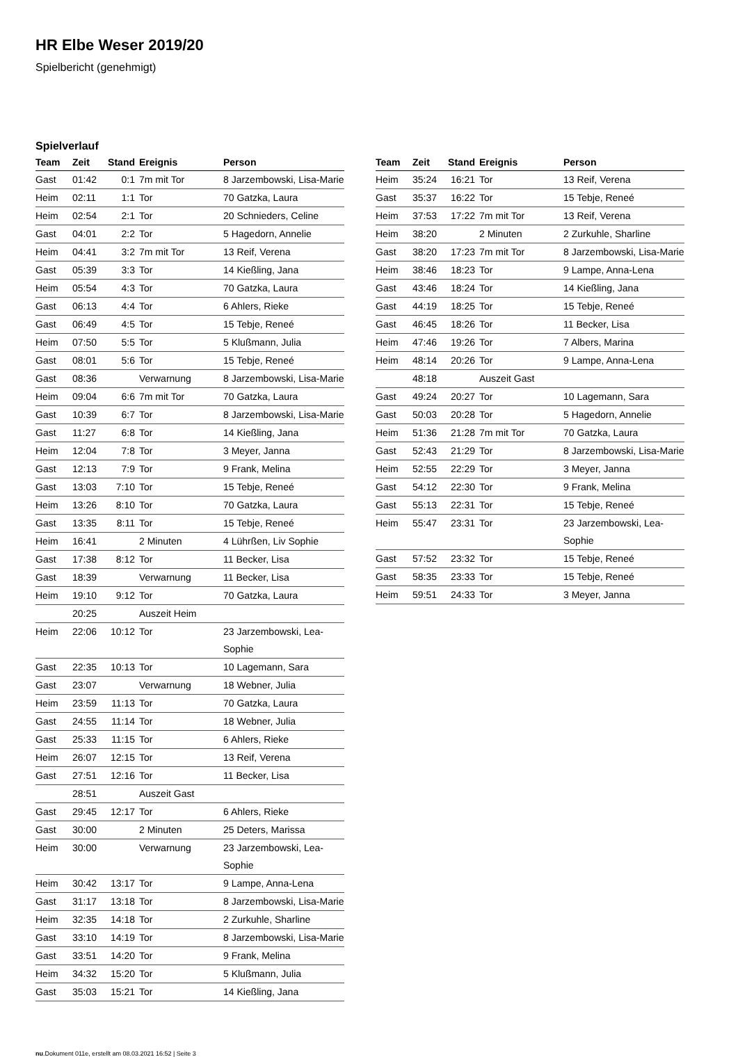HR Elbe Weser 2019/20
Spielbericht (genehmigt)
Spielverlauf
| Team | Zeit | Stand | Ereignis | Person |
| --- | --- | --- | --- | --- |
| Gast | 01:42 | 0:1 | 7m mit Tor | 8 Jarzembowski, Lisa-Marie |
| Heim | 02:11 | 1:1 | Tor | 70 Gatzka, Laura |
| Heim | 02:54 | 2:1 | Tor | 20 Schnieders, Celine |
| Gast | 04:01 | 2:2 | Tor | 5 Hagedorn, Annelie |
| Heim | 04:41 | 3:2 | 7m mit Tor | 13 Reif, Verena |
| Gast | 05:39 | 3:3 | Tor | 14 Kießling, Jana |
| Heim | 05:54 | 4:3 | Tor | 70 Gatzka, Laura |
| Gast | 06:13 | 4:4 | Tor | 6 Ahlers, Rieke |
| Gast | 06:49 | 4:5 | Tor | 15 Tebje, Reneé |
| Heim | 07:50 | 5:5 | Tor | 5 Klußmann, Julia |
| Gast | 08:01 | 5:6 | Tor | 15 Tebje, Reneé |
| Gast | 08:36 | | Verwarnung | 8 Jarzembowski, Lisa-Marie |
| Heim | 09:04 | 6:6 | 7m mit Tor | 70 Gatzka, Laura |
| Gast | 10:39 | 6:7 | Tor | 8 Jarzembowski, Lisa-Marie |
| Gast | 11:27 | 6:8 | Tor | 14 Kießling, Jana |
| Heim | 12:04 | 7:8 | Tor | 3 Meyer, Janna |
| Gast | 12:13 | 7:9 | Tor | 9 Frank, Melina |
| Gast | 13:03 | 7:10 | Tor | 15 Tebje, Reneé |
| Heim | 13:26 | 8:10 | Tor | 70 Gatzka, Laura |
| Gast | 13:35 | 8:11 | Tor | 15 Tebje, Reneé |
| Heim | 16:41 | | 2 Minuten | 4 Lührßen, Liv Sophie |
| Gast | 17:38 | 8:12 | Tor | 11 Becker, Lisa |
| Gast | 18:39 | | Verwarnung | 11 Becker, Lisa |
| Heim | 19:10 | 9:12 | Tor | 70 Gatzka, Laura |
| | 20:25 | | Auszeit Heim | |
| Heim | 22:06 | 10:12 | Tor | 23 Jarzembowski, Lea- Sophie |
| Gast | 22:35 | 10:13 | Tor | 10 Lagemann, Sara |
| Gast | 23:07 | | Verwarnung | 18 Webner, Julia |
| Heim | 23:59 | 11:13 | Tor | 70 Gatzka, Laura |
| Gast | 24:55 | 11:14 | Tor | 18 Webner, Julia |
| Gast | 25:33 | 11:15 | Tor | 6 Ahlers, Rieke |
| Heim | 26:07 | 12:15 | Tor | 13 Reif, Verena |
| Gast | 27:51 | 12:16 | Tor | 11 Becker, Lisa |
| | 28:51 | | Auszeit Gast | |
| Gast | 29:45 | 12:17 | Tor | 6 Ahlers, Rieke |
| Gast | 30:00 | | 2 Minuten | 25 Deters, Marissa |
| Heim | 30:00 | | Verwarnung | 23 Jarzembowski, Lea- Sophie |
| Heim | 30:42 | 13:17 | Tor | 9 Lampe, Anna-Lena |
| Gast | 31:17 | 13:18 | Tor | 8 Jarzembowski, Lisa-Marie |
| Heim | 32:35 | 14:18 | Tor | 2 Zurkuhle, Sharline |
| Gast | 33:10 | 14:19 | Tor | 8 Jarzembowski, Lisa-Marie |
| Gast | 33:51 | 14:20 | Tor | 9 Frank, Melina |
| Heim | 34:32 | 15:20 | Tor | 5 Klußmann, Julia |
| Gast | 35:03 | 15:21 | Tor | 14 Kießling, Jana |
| Team | Zeit | Stand | Ereignis | Person |
| --- | --- | --- | --- | --- |
| Heim | 35:24 | 16:21 | Tor | 13 Reif, Verena |
| Gast | 35:37 | 16:22 | Tor | 15 Tebje, Reneé |
| Heim | 37:53 | 17:22 | 7m mit Tor | 13 Reif, Verena |
| Heim | 38:20 | | 2 Minuten | 2 Zurkuhle, Sharline |
| Gast | 38:20 | 17:23 | 7m mit Tor | 8 Jarzembowski, Lisa-Marie |
| Heim | 38:46 | 18:23 | Tor | 9 Lampe, Anna-Lena |
| Gast | 43:46 | 18:24 | Tor | 14 Kießling, Jana |
| Gast | 44:19 | 18:25 | Tor | 15 Tebje, Reneé |
| Gast | 46:45 | 18:26 | Tor | 11 Becker, Lisa |
| Heim | 47:46 | 19:26 | Tor | 7 Albers, Marina |
| Heim | 48:14 | 20:26 | Tor | 9 Lampe, Anna-Lena |
| | 48:18 | | Auszeit Gast | |
| Gast | 49:24 | 20:27 | Tor | 10 Lagemann, Sara |
| Gast | 50:03 | 20:28 | Tor | 5 Hagedorn, Annelie |
| Heim | 51:36 | 21:28 | 7m mit Tor | 70 Gatzka, Laura |
| Gast | 52:43 | 21:29 | Tor | 8 Jarzembowski, Lisa-Marie |
| Heim | 52:55 | 22:29 | Tor | 3 Meyer, Janna |
| Gast | 54:12 | 22:30 | Tor | 9 Frank, Melina |
| Gast | 55:13 | 22:31 | Tor | 15 Tebje, Reneé |
| Heim | 55:47 | 23:31 | Tor | 23 Jarzembowski, Lea- Sophie |
| Gast | 57:52 | 23:32 | Tor | 15 Tebje, Reneé |
| Gast | 58:35 | 23:33 | Tor | 15 Tebje, Reneé |
| Heim | 59:51 | 24:33 | Tor | 3 Meyer, Janna |
nu.Dokument 011e, erstellt am 08.03.2021 16:52 | Seite 3